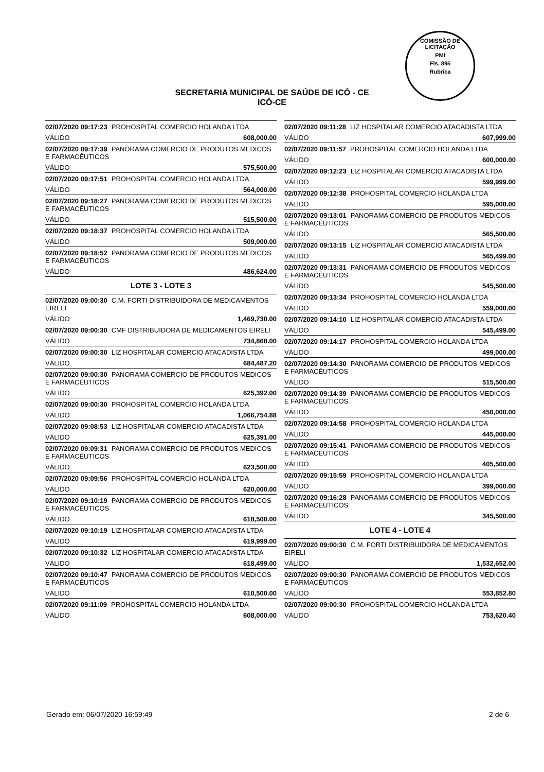COMISSÃO DE LICITAÇÃO
PMI
Fls. 895
Rubrica
SECRETARIA MUNICIPAL DE SAÚDE DE ICÓ - CE
ICÓ-CE
02/07/2020 09:17:23 PROHOSPITAL COMERCIO HOLANDA LTDA
VÁLIDO 608,000.00
02/07/2020 09:17:39 PANORAMA COMERCIO DE PRODUTOS MEDICOS E FARMACÊUTICOS
VÁLIDO 575,500.00
02/07/2020 09:17:51 PROHOSPITAL COMERCIO HOLANDA LTDA
VÁLIDO 564,000.00
02/07/2020 09:18:27 PANORAMA COMERCIO DE PRODUTOS MEDICOS E FARMACÊUTICOS
VÁLIDO 515,500.00
02/07/2020 09:18:37 PROHOSPITAL COMERCIO HOLANDA LTDA
VÁLIDO 509,000.00
02/07/2020 09:18:52 PANORAMA COMERCIO DE PRODUTOS MEDICOS E FARMACÊUTICOS
VÁLIDO 486,624.00
LOTE 3 - LOTE 3
02/07/2020 09:00:30 C.M. FORTI DISTRIBUIDORA DE MEDICAMENTOS EIRELI
VÁLIDO 1,469,730.00
02/07/2020 09:00:30 CMF DISTRIBUIDORA DE MEDICAMENTOS EIRELI
VÁLIDO 734,868.00
02/07/2020 09:00:30 LIZ HOSPITALAR COMERCIO ATACADISTA LTDA
VÁLIDO 684,487.20
02/07/2020 09:00:30 PANORAMA COMERCIO DE PRODUTOS MEDICOS E FARMACÊUTICOS
VÁLIDO 625,392.00
02/07/2020 09:00:30 PROHOSPITAL COMERCIO HOLANDA LTDA
VÁLIDO 1,066,754.88
02/07/2020 09:08:53 LIZ HOSPITALAR COMERCIO ATACADISTA LTDA
VÁLIDO 625,391.00
02/07/2020 09:09:31 PANORAMA COMERCIO DE PRODUTOS MEDICOS E FARMACÊUTICOS
VÁLIDO 623,500.00
02/07/2020 09:09:56 PROHOSPITAL COMERCIO HOLANDA LTDA
VÁLIDO 620,000.00
02/07/2020 09:10:19 PANORAMA COMERCIO DE PRODUTOS MEDICOS E FARMACÊUTICOS
VÁLIDO 618,500.00
02/07/2020 09:10:19 LIZ HOSPITALAR COMERCIO ATACADISTA LTDA
VÁLIDO 619,999.00
02/07/2020 09:10:32 LIZ HOSPITALAR COMERCIO ATACADISTA LTDA
VÁLIDO 618,499.00
02/07/2020 09:10:47 PANORAMA COMERCIO DE PRODUTOS MEDICOS E FARMACÊUTICOS
VÁLIDO 610,500.00
02/07/2020 09:11:09 PROHOSPITAL COMERCIO HOLANDA LTDA
VÁLIDO 608,000.00
02/07/2020 09:11:28 LIZ HOSPITALAR COMERCIO ATACADISTA LTDA
VÁLIDO 607,999.00
02/07/2020 09:11:57 PROHOSPITAL COMERCIO HOLANDA LTDA
VÁLIDO 600,000.00
02/07/2020 09:12:23 LIZ HOSPITALAR COMERCIO ATACADISTA LTDA
VÁLIDO 599,999.00
02/07/2020 09:12:38 PROHOSPITAL COMERCIO HOLANDA LTDA
VÁLIDO 595,000.00
02/07/2020 09:13:01 PANORAMA COMERCIO DE PRODUTOS MEDICOS E FARMACÊUTICOS
VÁLIDO 565,500.00
02/07/2020 09:13:15 LIZ HOSPITALAR COMERCIO ATACADISTA LTDA
VÁLIDO 565,499.00
02/07/2020 09:13:31 PANORAMA COMERCIO DE PRODUTOS MEDICOS E FARMACÊUTICOS
VÁLIDO 545,500.00
02/07/2020 09:13:34 PROHOSPITAL COMERCIO HOLANDA LTDA
VÁLIDO 559,000.00
02/07/2020 09:14:10 LIZ HOSPITALAR COMERCIO ATACADISTA LTDA
VÁLIDO 545,499.00
02/07/2020 09:14:17 PROHOSPITAL COMERCIO HOLANDA LTDA
VÁLIDO 499,000.00
02/07/2020 09:14:30 PANORAMA COMERCIO DE PRODUTOS MEDICOS E FARMACÊUTICOS
VÁLIDO 515,500.00
02/07/2020 09:14:39 PANORAMA COMERCIO DE PRODUTOS MEDICOS E FARMACÊUTICOS
VÁLIDO 450,000.00
02/07/2020 09:14:58 PROHOSPITAL COMERCIO HOLANDA LTDA
VÁLIDO 445,000.00
02/07/2020 09:15:41 PANORAMA COMERCIO DE PRODUTOS MEDICOS E FARMACÊUTICOS
VÁLIDO 405,500.00
02/07/2020 09:15:59 PROHOSPITAL COMERCIO HOLANDA LTDA
VÁLIDO 399,000.00
02/07/2020 09:16:28 PANORAMA COMERCIO DE PRODUTOS MEDICOS E FARMACÊUTICOS
VÁLIDO 345,500.00
LOTE 4 - LOTE 4
02/07/2020 09:00:30 C.M. FORTI DISTRIBUIDORA DE MEDICAMENTOS EIRELI
VÁLIDO 1,532,652.00
02/07/2020 09:00:30 PANORAMA COMERCIO DE PRODUTOS MEDICOS E FARMACÊUTICOS
VÁLIDO 553,852.80
02/07/2020 09:00:30 PROHOSPITAL COMERCIO HOLANDA LTDA
VÁLIDO 753,620.40
Gerado em: 06/07/2020 16:59:49 2 de 6